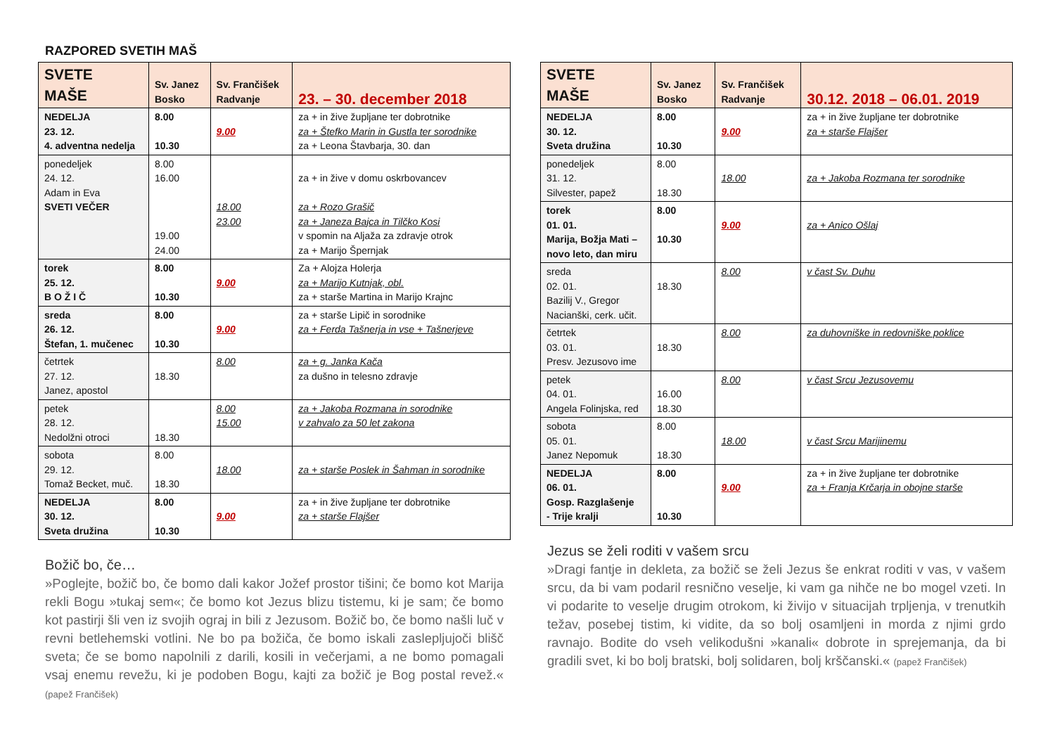RAZPORED SVETIH MAŠ
| SVETE MAŠE | Sv. Janez Bosko | Sv. Frančišek Radvanje | 23. – 30. december 2018 |
| --- | --- | --- | --- |
| NEDELJA 23. 12. 4. adventna nedelja | 8.00 10.30 | 9.00 | za + in žive župljane ter dobrotnike za + Štefko Marin in Gustla ter sorodnike za + Leona Štavbarja, 30. dan |
| ponedeljek 24. 12. Adam in Eva SVETI VEČER | 8.00 16.00 19.00 24.00 | 18.00 23.00 | za + in žive v domu oskrbovancev za + Rozo Grašič za + Janeza Bajca in Tilčko Kosi v spomin na Aljaža za zdravje otrok za + Marijo Špernjak |
| torek 25. 12. B O Ž I Č | 8.00 10.30 | 9.00 | Za + Alojza Holerja za + Marijo Kutnjak, obl. za + starše Martina in Marijo Krajnc |
| sreda 26. 12. Štefan, 1. mučenec | 8.00 10.30 | 9.00 | za + starše Lipič in sorodnike za + Ferda Tašnerja in vse + Tašnerjeve |
| četrtek 27. 12. Janez, apostol | 18.30 | 8.00 | za + g. Janka Kača za dušno in telesno zdravje |
| petek 28. 12. Nedolžni otroci | 18.30 | 8.00 15.00 | za + Jakoba Rozmana in sorodnike v zahvalo za 50 let zakona |
| sobota 29. 12. Tomaž Becket, muč. | 8.00 18.30 | 18.00 | za + starše Poslek in Šahman in sorodnike |
| NEDELJA 30. 12. Sveta družina | 8.00 10.30 | 9.00 | za + in žive župljane ter dobrotnike za + starše Flajšer |
Božič bo, če…
»Poglejte, božič bo, če bomo dali kakor Jožef prostor tišini; če bomo kot Marija rekli Bogu »tukaj sem«; če bomo kot Jezus blizu tistemu, ki je sam; če bomo kot pastirji šli ven iz svojih ograj in bili z Jezusom. Božič bo, če bomo našli luč v revni betlehemski votlini. Ne bo pa božiča, če bomo iskali zaslepljujoči blišč sveta; če se bomo napolnili z darili, kosili in večerjami, a ne bomo pomagali vsaj enemu revežu, ki je podoben Bogu, kajti za božič je Bog postal revež.« (papež Frančišek)
| SVETE MAŠE | Sv. Janez Bosko | Sv. Frančišek Radvanje | 30.12. 2018 – 06.01. 2019 |
| --- | --- | --- | --- |
| NEDELJA 30. 12. Sveta družina | 8.00 10.30 | 9.00 | za + in žive župljane ter dobrotnike za + starše Flajšer |
| ponedeljek 31. 12. Silvester, papež | 8.00 18.30 | 18.00 | za + Jakoba Rozmana ter sorodnike |
| torek 01. 01. Marija, Božja Mati – novo leto, dan miru | 8.00 10.30 | 9.00 | za + Anico Ošlaj |
| sreda 02. 01. Bazilij V., Gregor Nacianški, cerk. učit. | 18.30 | 8.00 | v čast Sv. Duhu |
| četrtek 03. 01. Presv. Jezusovo ime | 18.30 | 8.00 | za duhovniške in redovniške poklice |
| petek 04. 01. Angela Folinjska, red | 16.00 18.30 | 8.00 | v čast Srcu Jezusovemu |
| sobota 05. 01. Janez Nepomuk | 8.00 18.30 | 18.00 | v čast Srcu Marijinemu |
| NEDELJA 06. 01. Gosp. Razglašenje - Trije kralji | 8.00 10.30 | 9.00 | za + in žive župljane ter dobrotnike za + Franja Krčarja in obojne starše |
Jezus se želi roditi v vašem srcu
»Dragi fantje in dekleta, za božič se želi Jezus še enkrat roditi v vas, v vašem srcu, da bi vam podaril resnično veselje, ki vam ga nihče ne bo mogel vzeti. In vi podarite to veselje drugim otrokom, ki živijo v situacijah trpljenja, v trenutkih težav, posebej tistim, ki vidite, da so bolj osamljeni in morda z njimi grdo ravnajo. Bodite do vseh velikodušni »kanali« dobrote in sprejemanja, da bi gradili svet, ki bo bolj bratski, bolj solidaren, bolj krščanski.« (papež Frančišek)